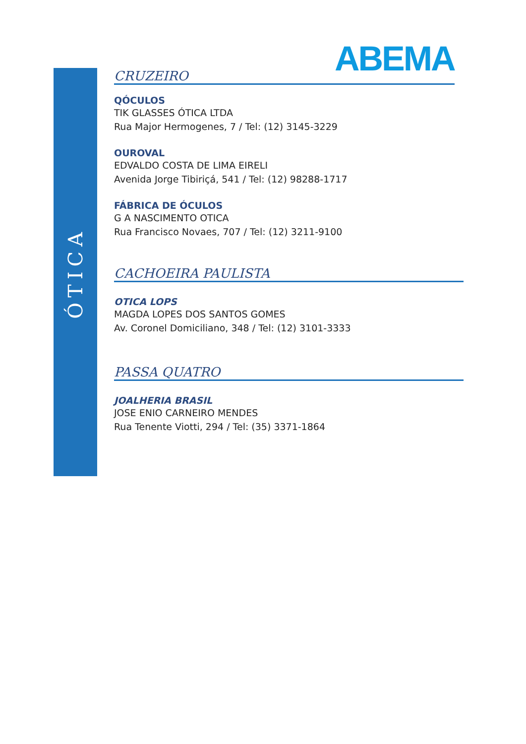ÓTICA
ABEMA
CRUZEIRO
QÓCULOS
TIK GLASSES ÓTICA LTDA
Rua Major Hermogenes, 7 / Tel: (12) 3145-3229
OUROVAL
EDVALDO COSTA DE LIMA EIRELI
Avenida Jorge Tibiriçá, 541 / Tel: (12) 98288-1717
FÁBRICA DE ÓCULOS
G A NASCIMENTO OTICA
Rua Francisco Novaes, 707 / Tel: (12) 3211-9100
CACHOEIRA PAULISTA
OTICA LOPS
MAGDA LOPES DOS SANTOS GOMES
Av. Coronel Domiciliano, 348 / Tel: (12) 3101-3333
PASSA QUATRO
JOALHERIA BRASIL
JOSE ENIO CARNEIRO MENDES
Rua Tenente Viotti, 294 / Tel: (35) 3371-1864